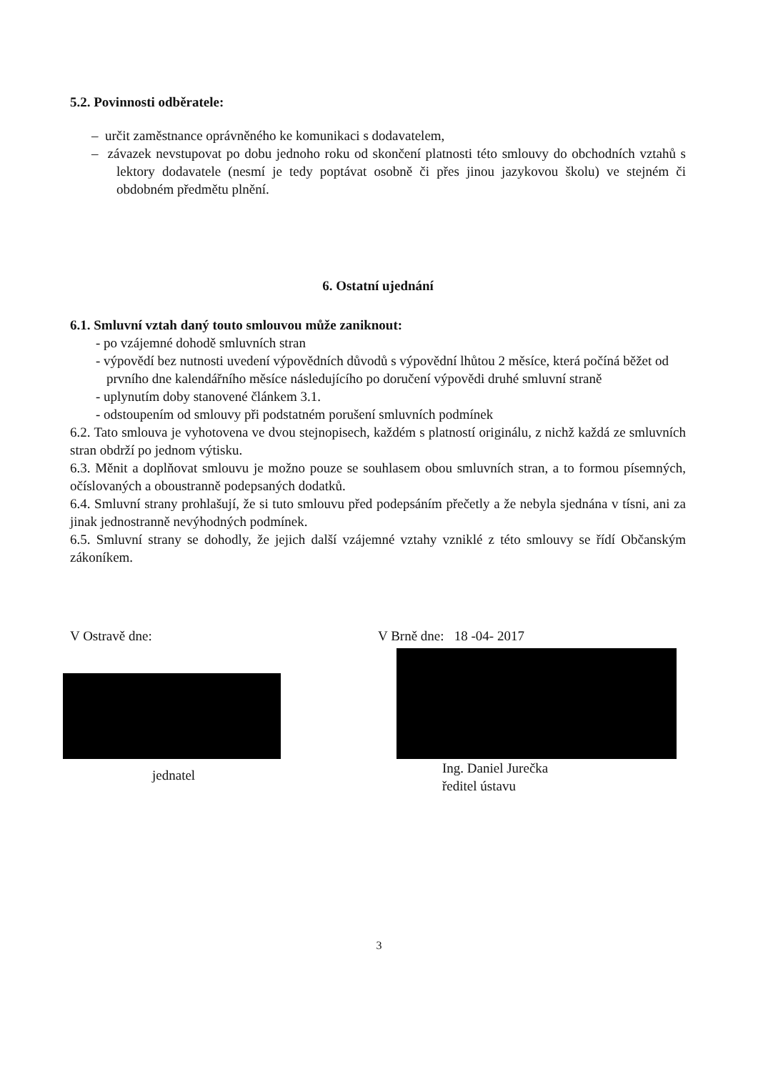5.2. Povinnosti odběratele:
– určit zaměstnance oprávněného ke komunikaci s dodavatelem,
– závazek nevstupovat po dobu jednoho roku od skončení platnosti této smlouvy do obchodních vztahů s lektory dodavatele (nesmí je tedy poptávat osobně či přes jinou jazykovou školu) ve stejném či obdobném předmětu plnění.
6. Ostatní ujednání
6.1. Smluvní vztah daný touto smlouvou může zaniknout:
- po vzájemné dohodě smluvních stran
- výpovědí bez nutnosti uvedení výpovědních důvodů s výpovědní lhůtou 2 měsíce, která počíná běžet od prvního dne kalendářního měsíce následujícího po doručení výpovědi druhé smluvní straně
- uplynutím doby stanovené článkem 3.1.
- odstoupením od smlouvy při podstatném porušení smluvních podmínek
6.2. Tato smlouva je vyhotovena ve dvou stejnopisech, každém s platností originálu, z nichž každá ze smluvních stran obdrží po jednom výtisku.
6.3. Měnit a doplňovat smlouvu je možno pouze se souhlasem obou smluvních stran, a to formou písemných, očíslovaných a oboustranně podepsaných dodatků.
6.4. Smluvní strany prohlašují, že si tuto smlouvu před podepsáním přečetly a že nebyla sjednána v tísni, ani za jinak jednostranně nevýhodných podmínek.
6.5. Smluvní strany se dohodly, že jejich další vzájemné vztahy vzniklé z této smlouvy se řídí Občanským zákoníkem.
V Ostravě dne:
jednatel
V Brně dne: 18 -04- 2017
Ing. Daniel Jurečka
ředitel ústavu
3